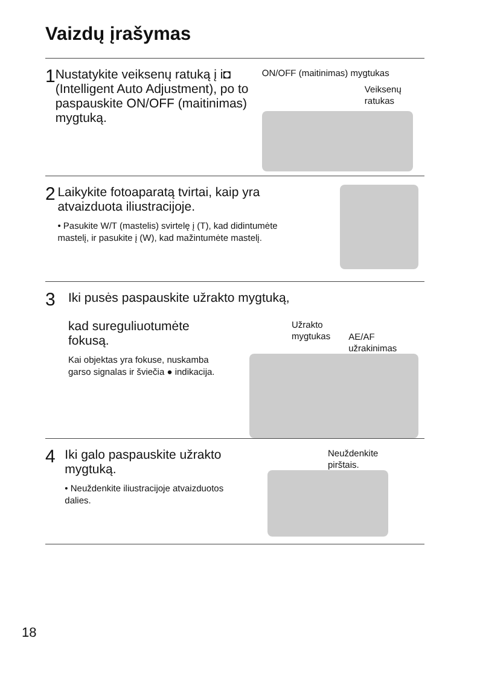Vaizdų įrašymas
1
Nustatykite veiksenų ratuką į i◘ (Intelligent Auto Adjustment), po to paspauskite ON/OFF (maitinimas) mygtuką.
ON/OFF (maitinimas) mygtukas
Veiksenų
ratukas
2
Laikykite fotoaparatą tvirtai, kaip yra atvaizduota iliustracijoje.
• Pasukite W/T (mastelis) svirtelę į (T), kad didintumėte mastelį, ir pasukite į (W), kad mažintumėte mastelį.
3
Iki pusės paspauskite užrakto mygtuką,
kad sureguliuotumėte fokusą.
Kai objektas yra fokuse, nuskamba garso signalas ir šviečia ● indikacija.
Užrakto
mygtukas AE/AF
užrakinimas
4
Iki galo paspauskite užrakto mygtuką.
• Neuždenkite iliustracijoje atvaizduotos dalies.
Neuždenkite
pirštais.
18